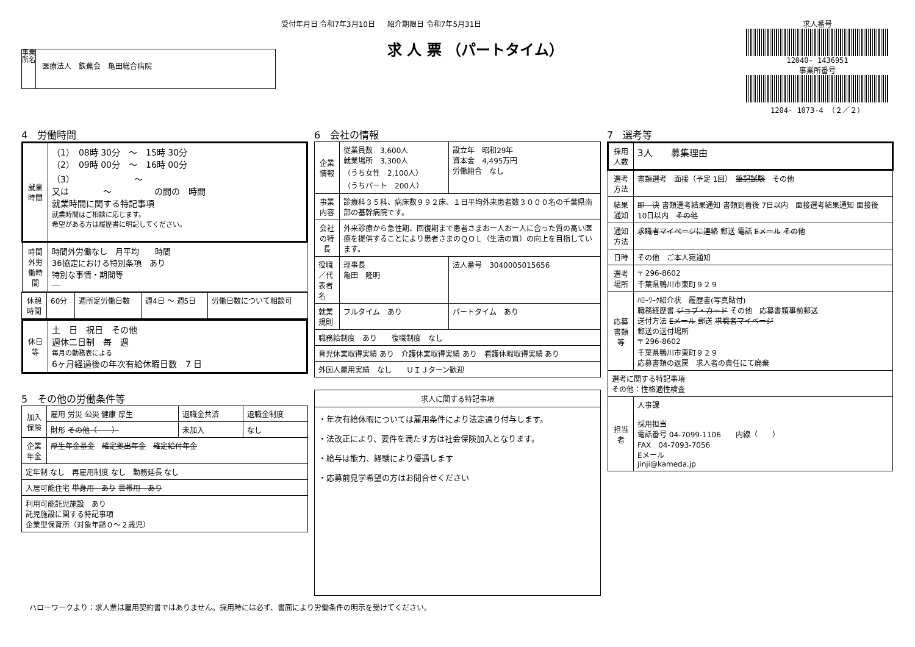受付年月日 令和7年3月10日
事業所名
医療法人　鉄蕉会　亀田総合病院
紹介期限日 令和7年5月31日
求 人 票 （パートタイム）
求人番号
12040- 1436951
事業所番号
1204- 1073-4 （２／２）
4　労働時間
| 就業時間 | （1） 08時 30分 ～ 15時 30分 （2） 09時 00分 ～ 16時 00分 （3） ～ 又は ～ の間の 時間 就業時間に関する特記事項 就業時間はご相談に応じます。 希望がある方は履歴書に明記してください。 |
| 時間外労働時間 | 時間外労働なし 月平均 時間 36協定における特別条項 あり 特別な事情・期間等 ― |
| 休憩時間 | 60分 | 週所定労働日数 | 週4日 ～ 週5日 | 労働日数について相談可 |
| 休日等 | 土 日 祝日 その他 週休二日制 毎 週 毎月の勤務表による 6ヶ月経過後の年次有給休暇日数 7 日 |
5　その他の労働条件等
| 加入保険 | 雇用 労災 公災 健康 厚生 | 退職金共済 | 退職金制度 |
| | 財形 その他（ ） | 未加入 | なし |
| 企業年金 | 厚生年金基金 確定拠出年金 確定給付年金 | | |
| 定年制 なし 再雇用制度 なし 勤務延長 なし | | | |
| 入居可能住宅 単身用 あり 世帯用 あり | | | |
| 利用可能託児施設 あり 託児施設に関する特記事項 企業型保育所（対象年齢０～２歳児） | | | |
6　会社の情報
| 企業情報 | 従業員数 3,600人 就業場所 3,300人 （うち女性 2,100人） （うちパート 200人） | 設立年 昭和29年 資本金 4,495万円 労働組合 なし |
| 事業内容 | 診療科３５科、病床数９９２床、１日平均外来患者数３０００名の千葉県南部の基幹病院です。 | |
| 会社の特長 | 外来診療から急性期、回復期まで患者さまお一人お一人に合った質の高い医療を提供することにより患者さまのＱＯＬ（生活の質）の向上を目指しています。 | |
| 役職／代表者名 | 理事長 亀田 隆明 | 法人番号 3040005015656 |
| 就業規則 | フルタイム あり | パートタイム あり |
| 職務給制度 あり 復職制度 なし | | |
| 育児休業取得実績 あり 介護休業取得実績 あり 看護休暇取得実績 あり | | |
| 外国人雇用実績 なし ＵＩＪターン歓迎 | | |
| 求人に関する特記事項 |
| --- |
| ・年次有給休暇については雇用条件により法定通り付与します。 ・法改正により、要件を満たす方は社会保険加入となります。 ・給与は能力、経験により優遇します ・応募前見学希望の方はお問合せください |
7　選考等
| 採用人数 | 3人 募集理由 |
| 選考方法 | 書類選考 面接（予定 1回） 筆記試験 その他 |
| 結果通知 | 即 決 書類選考結果通知 書類到着後 7日以内 面接選考結果通知 面接後 10日以内 その他 |
| 通知方法 | 求職者マイページに連絡 郵送 電話 Eメール その他 |
| 日時 | その他 ご本人宛通知 |
| 選考場所 | 〒 296-8602 千葉県鴨川市東町９２９ |
| 応募書類等 | ﾊﾛｰﾜｰｸ紹介状 履歴書(写真貼付) 職務経歴書 ジョブ・カード その他 応募書類事前郵送 送付方法 Eメール 郵送 求職者マイページ 郵送の送付場所 〒 296-8602 千葉県鴨川市東町９２９ 応募書類の返戻 求人者の責任にて廃棄 |
| 選考に関する特記事項 その他：性格適性検査 | |
| 担当者 | 人事課 採用担当 電話番号 04-7099-1106 内線（ ） FAX 04-7093-7056 Eメール jinji@kameda.jp |
ハローワークより：求人票は雇用契約書ではありません。採用時には必ず、書面により労働条件の明示を受けてください。